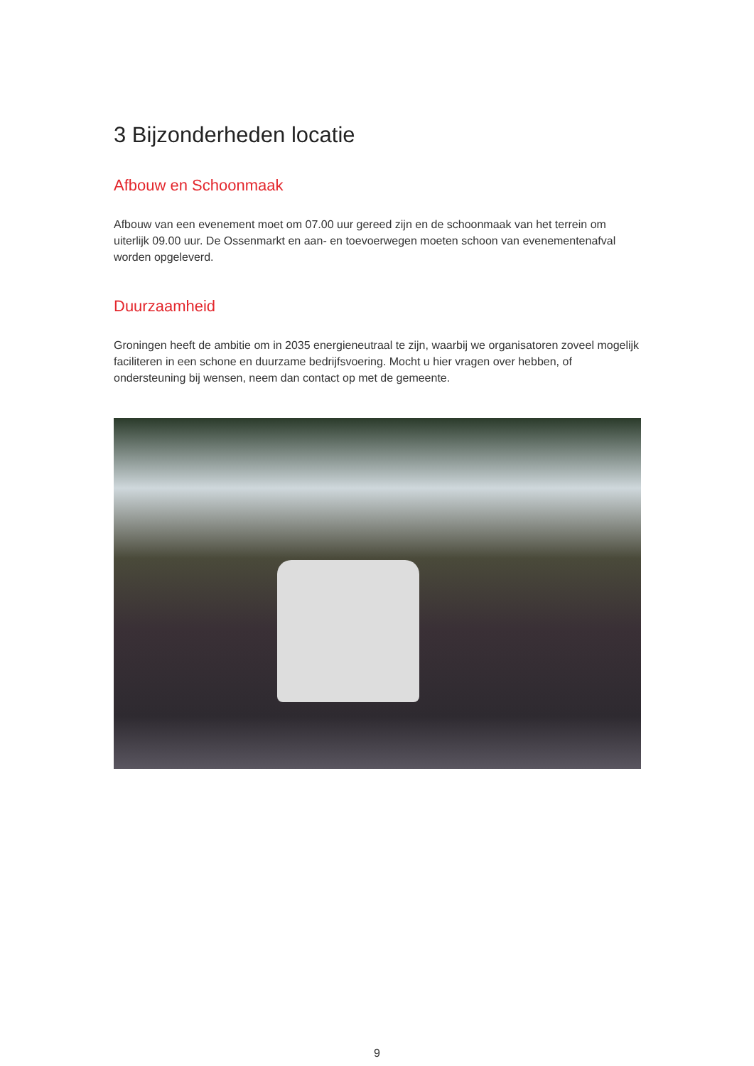3 Bijzonderheden locatie
Afbouw en Schoonmaak
Afbouw van een evenement moet om 07.00 uur gereed zijn en de schoonmaak van het terrein om uiterlijk 09.00 uur. De Ossenmarkt en aan- en toevoerwegen moeten schoon van evenementenafval worden opgeleverd.
Duurzaamheid
Groningen heeft de ambitie om in 2035 energieneutraal te zijn, waarbij we organisatoren zoveel mogelijk faciliteren in een schone en duurzame bedrijfsvoering. Mocht u hier vragen over hebben, of ondersteuning bij wensen, neem dan contact op met de gemeente.
9